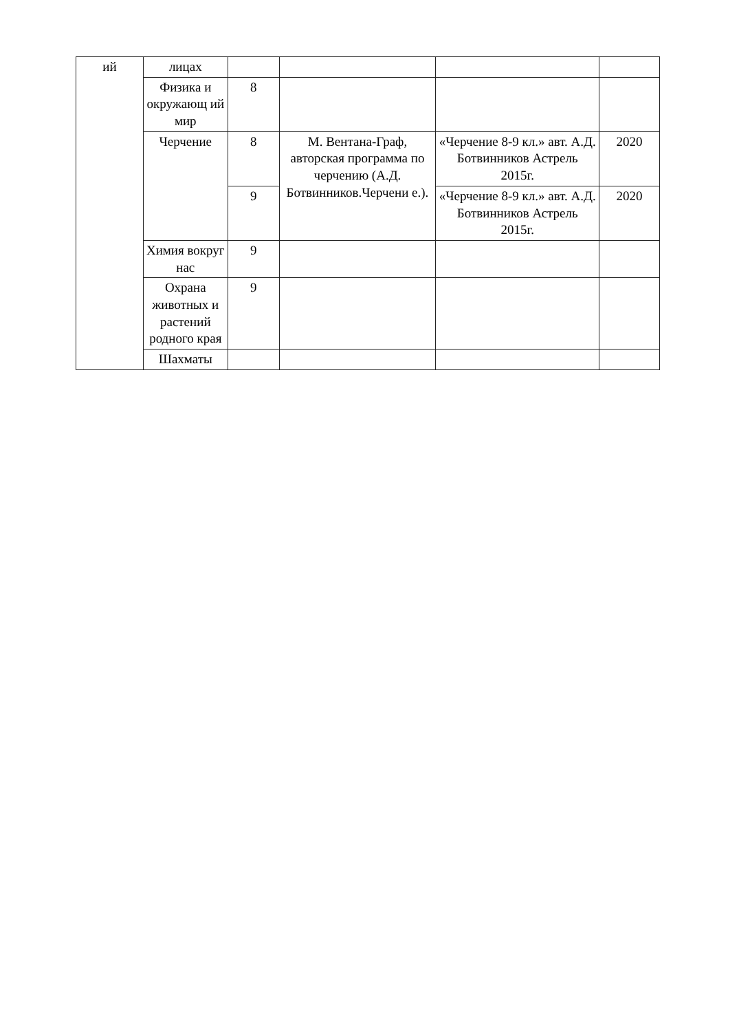| ий | лицах | | | | |
| | Физика и окружающ ий мир | 8 | | | |
| | Черчение | 8 | М. Вентана-Граф, авторская программа по черчению (А.Д. Ботвинников.Черчени е.). | «Черчение 8-9 кл.» авт. А.Д. Ботвинников Астрель 2015г. | 2020 |
| | | 9 | | «Черчение 8-9 кл.» авт. А.Д. Ботвинников Астрель 2015г. | 2020 |
| | Химия вокруг нас | 9 | | | |
| | Охрана животных и растений родного края | 9 | | | |
| | Шахматы | | | | |